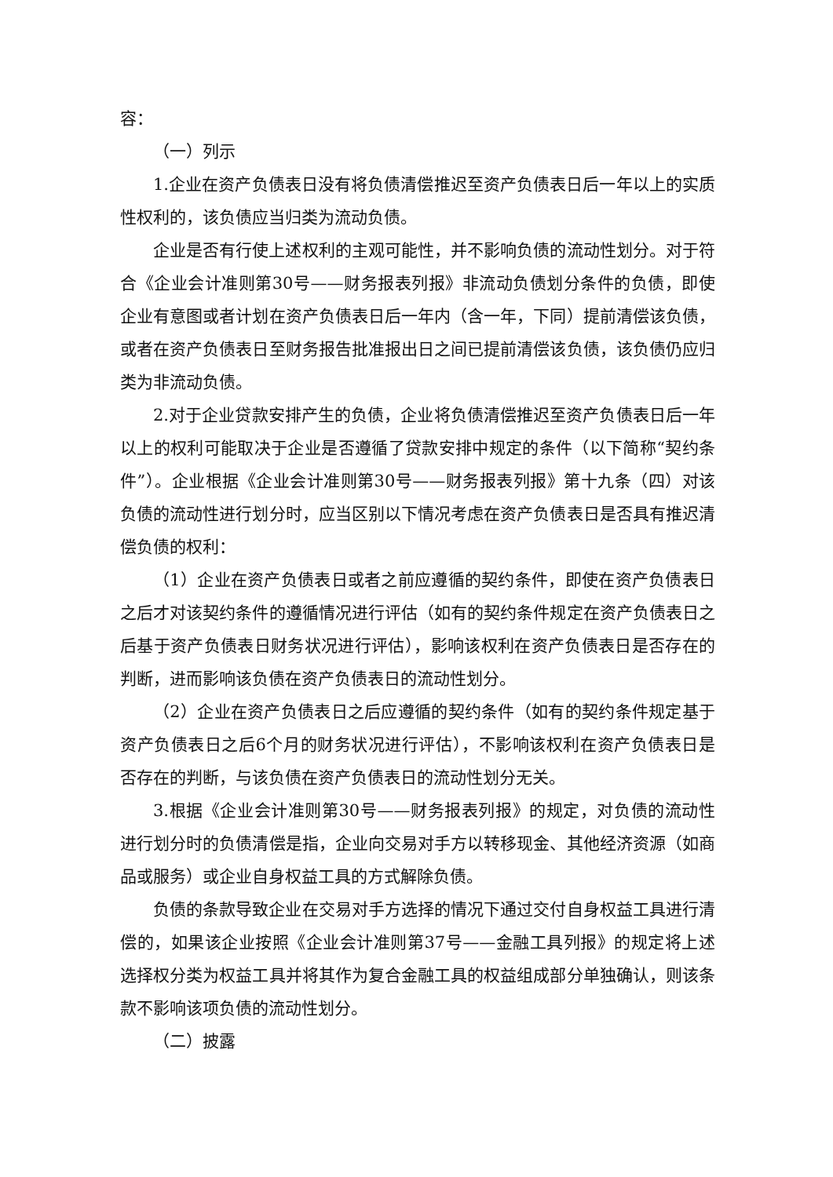容：
（一）列示
1.企业在资产负债表日没有将负债清偿推迟至资产负债表日后一年以上的实质性权利的，该负债应当归类为流动负债。
企业是否有行使上述权利的主观可能性，并不影响负债的流动性划分。对于符合《企业会计准则第30号——财务报表列报》非流动负债划分条件的负债，即使企业有意图或者计划在资产负债表日后一年内（含一年，下同）提前清偿该负债，或者在资产负债表日至财务报告批准报出日之间已提前清偿该负债，该负债仍应归类为非流动负债。
2.对于企业贷款安排产生的负债，企业将负债清偿推迟至资产负债表日后一年以上的权利可能取决于企业是否遵循了贷款安排中规定的条件（以下简称“契约条件”）。企业根据《企业会计准则第30号——财务报表列报》第十九条（四）对该负债的流动性进行划分时，应当区别以下情况考虑在资产负债表日是否具有推迟清偿负债的权利：
（1）企业在资产负债表日或者之前应遵循的契约条件，即使在资产负债表日之后才对该契约条件的遵循情况进行评估（如有的契约条件规定在资产负债表日之后基于资产负债表日财务状况进行评估），影响该权利在资产负债表日是否存在的判断，进而影响该负债在资产负债表日的流动性划分。
（2）企业在资产负债表日之后应遵循的契约条件（如有的契约条件规定基于资产负债表日之后6个月的财务状况进行评估），不影响该权利在资产负债表日是否存在的判断，与该负债在资产负债表日的流动性划分无关。
3.根据《企业会计准则第30号——财务报表列报》的规定，对负债的流动性进行划分时的负债清偿是指，企业向交易对手方以转移现金、其他经济资源（如商品或服务）或企业自身权益工具的方式解除负债。
负债的条款导致企业在交易对手方选择的情况下通过交付自身权益工具进行清偿的，如果该企业按照《企业会计准则第37号——金融工具列报》的规定将上述选择权分类为权益工具并将其作为复合金融工具的权益组成部分单独确认，则该条款不影响该项负债的流动性划分。
（二）披露